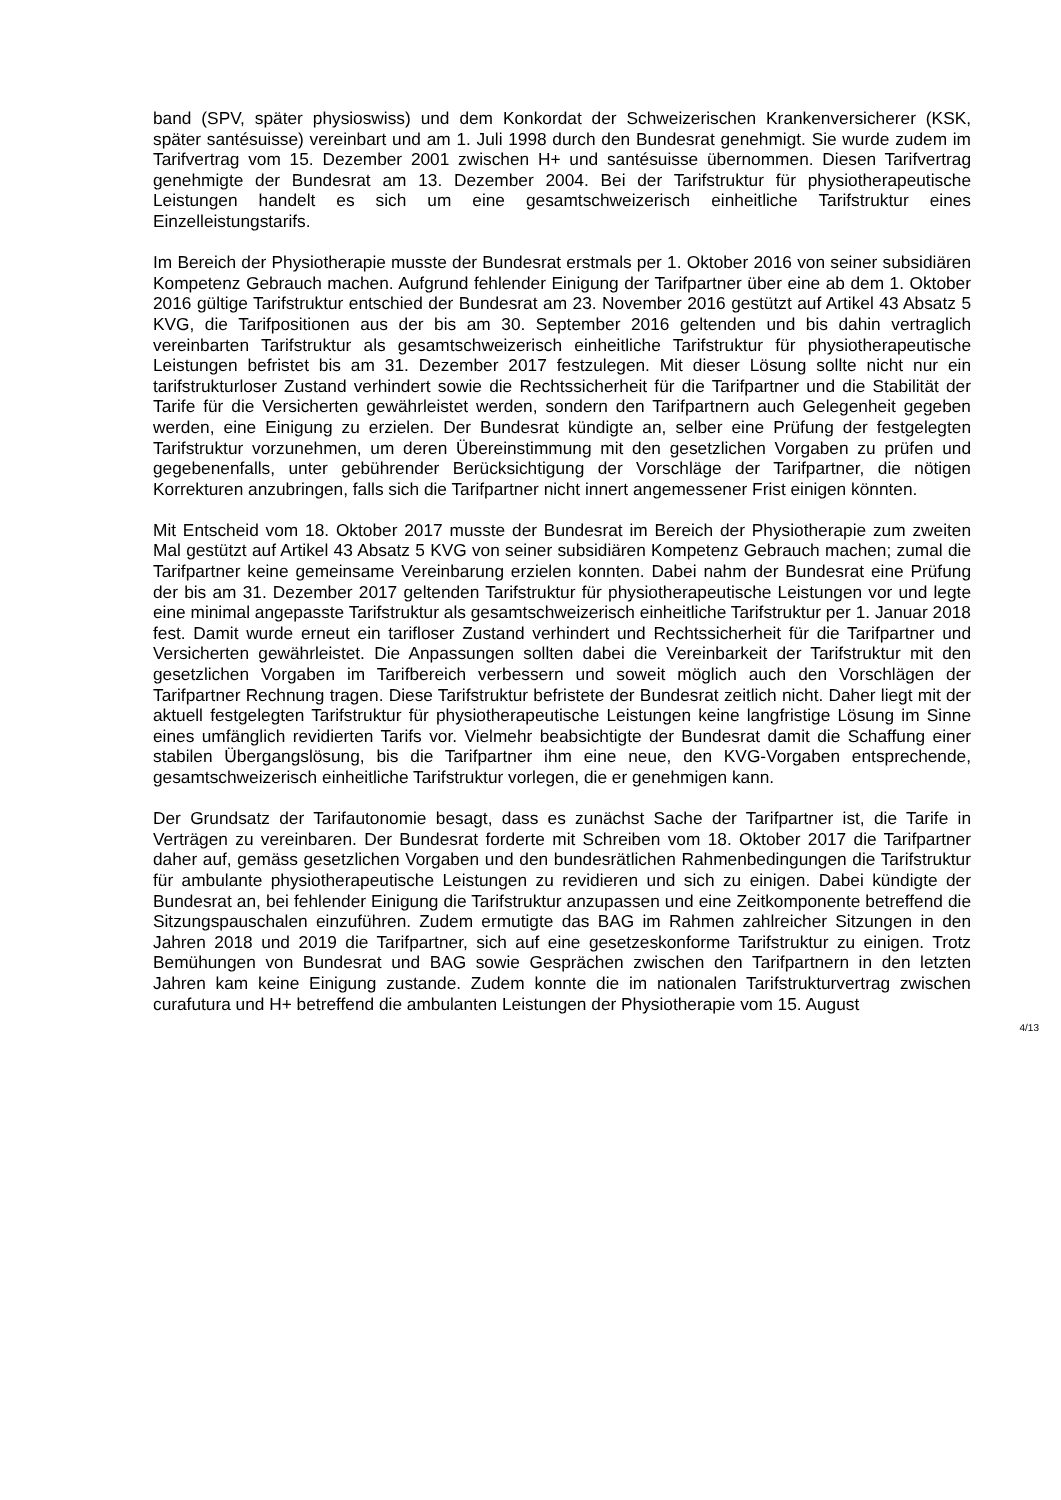band (SPV, später physioswiss) und dem Konkordat der Schweizerischen Krankenversicherer (KSK, später santésuisse) vereinbart und am 1. Juli 1998 durch den Bundesrat genehmigt. Sie wurde zudem im Tarifvertrag vom 15. Dezember 2001 zwischen H+ und santésuisse übernommen. Diesen Tarifvertrag genehmigte der Bundesrat am 13. Dezember 2004. Bei der Tarifstruktur für physiotherapeutische Leistungen handelt es sich um eine gesamtschweizerisch einheitliche Tarifstruktur eines Einzelleistungstarifs.
Im Bereich der Physiotherapie musste der Bundesrat erstmals per 1. Oktober 2016 von seiner subsidiären Kompetenz Gebrauch machen. Aufgrund fehlender Einigung der Tarifpartner über eine ab dem 1. Oktober 2016 gültige Tarifstruktur entschied der Bundesrat am 23. November 2016 gestützt auf Artikel 43 Absatz 5 KVG, die Tarifpositionen aus der bis am 30. September 2016 geltenden und bis dahin vertraglich vereinbarten Tarifstruktur als gesamtschweizerisch einheitliche Tarifstruktur für physiotherapeutische Leistungen befristet bis am 31. Dezember 2017 festzulegen. Mit dieser Lösung sollte nicht nur ein tarifstrukturloser Zustand verhindert sowie die Rechtssicherheit für die Tarifpartner und die Stabilität der Tarife für die Versicherten gewährleistet werden, sondern den Tarifpartnern auch Gelegenheit gegeben werden, eine Einigung zu erzielen. Der Bundesrat kündigte an, selber eine Prüfung der festgelegten Tarifstruktur vorzunehmen, um deren Übereinstimmung mit den gesetzlichen Vorgaben zu prüfen und gegebenenfalls, unter gebührender Berücksichtigung der Vorschläge der Tarifpartner, die nötigen Korrekturen anzubringen, falls sich die Tarifpartner nicht innert angemessener Frist einigen könnten.
Mit Entscheid vom 18. Oktober 2017 musste der Bundesrat im Bereich der Physiotherapie zum zweiten Mal gestützt auf Artikel 43 Absatz 5 KVG von seiner subsidiären Kompetenz Gebrauch machen; zumal die Tarifpartner keine gemeinsame Vereinbarung erzielen konnten. Dabei nahm der Bundesrat eine Prüfung der bis am 31. Dezember 2017 geltenden Tarifstruktur für physiotherapeutische Leistungen vor und legte eine minimal angepasste Tarifstruktur als gesamtschweizerisch einheitliche Tarifstruktur per 1. Januar 2018 fest. Damit wurde erneut ein tarifloser Zustand verhindert und Rechtssicherheit für die Tarifpartner und Versicherten gewährleistet. Die Anpassungen sollten dabei die Vereinbarkeit der Tarifstruktur mit den gesetzlichen Vorgaben im Tarifbereich verbessern und soweit möglich auch den Vorschlägen der Tarifpartner Rechnung tragen. Diese Tarifstruktur befristete der Bundesrat zeitlich nicht. Daher liegt mit der aktuell festgelegten Tarifstruktur für physiotherapeutische Leistungen keine langfristige Lösung im Sinne eines umfänglich revidierten Tarifs vor. Vielmehr beabsichtigte der Bundesrat damit die Schaffung einer stabilen Übergangslösung, bis die Tarifpartner ihm eine neue, den KVG-Vorgaben entsprechende, gesamtschweizerisch einheitliche Tarifstruktur vorlegen, die er genehmigen kann.
Der Grundsatz der Tarifautonomie besagt, dass es zunächst Sache der Tarifpartner ist, die Tarife in Verträgen zu vereinbaren. Der Bundesrat forderte mit Schreiben vom 18. Oktober 2017 die Tarifpartner daher auf, gemäss gesetzlichen Vorgaben und den bundesrätlichen Rahmenbedingungen die Tarifstruktur für ambulante physiotherapeutische Leistungen zu revidieren und sich zu einigen. Dabei kündigte der Bundesrat an, bei fehlender Einigung die Tarifstruktur anzupassen und eine Zeitkomponente betreffend die Sitzungspauschalen einzuführen. Zudem ermutigte das BAG im Rahmen zahlreicher Sitzungen in den Jahren 2018 und 2019 die Tarifpartner, sich auf eine gesetzeskonforme Tarifstruktur zu einigen. Trotz Bemühungen von Bundesrat und BAG sowie Gesprächen zwischen den Tarifpartnern in den letzten Jahren kam keine Einigung zustande. Zudem konnte die im nationalen Tarifstrukturvertrag zwischen curafutura und H+ betreffend die ambulanten Leistungen der Physiotherapie vom 15. August
4/13